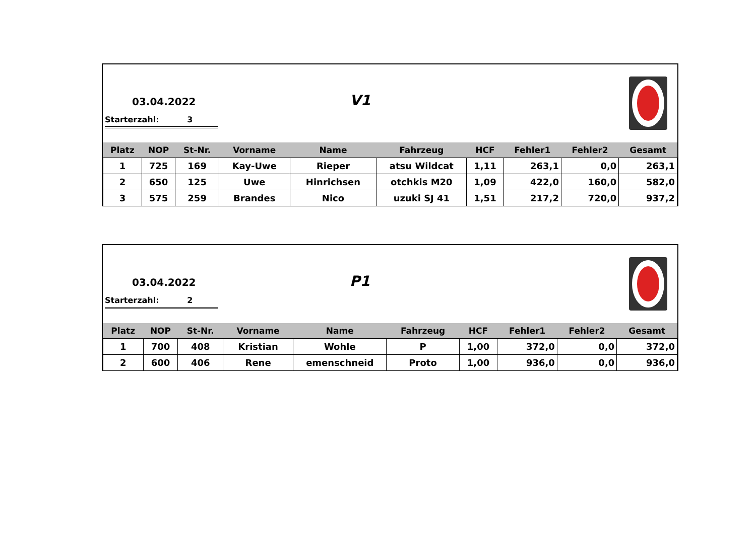03.04.2022
Starterzahl: 3
V1
| Platz | NOP | St-Nr. | Vorname | Name | Fahrzeug | HCF | Fehler1 | Fehler2 | Gesamt |
| --- | --- | --- | --- | --- | --- | --- | --- | --- | --- |
| 1 | 725 | 169 | Kay-Uwe | Rieper | atsu Wildcat | 1,11 | 263,1 | 0,0 | 263,1 |
| 2 | 650 | 125 | Uwe | Hinrichsen | otchkis M20 | 1,09 | 422,0 | 160,0 | 582,0 |
| 3 | 575 | 259 | Brandes | Nico | uzuki SJ 41 | 1,51 | 217,2 | 720,0 | 937,2 |
03.04.2022
Starterzahl: 2
P1
| Platz | NOP | St-Nr. | Vorname | Name | Fahrzeug | HCF | Fehler1 | Fehler2 | Gesamt |
| --- | --- | --- | --- | --- | --- | --- | --- | --- | --- |
| 1 | 700 | 408 | Kristian | Wohle | P | 1,00 | 372,0 | 0,0 | 372,0 |
| 2 | 600 | 406 | Rene | emenschneid | Proto | 1,00 | 936,0 | 0,0 | 936,0 |